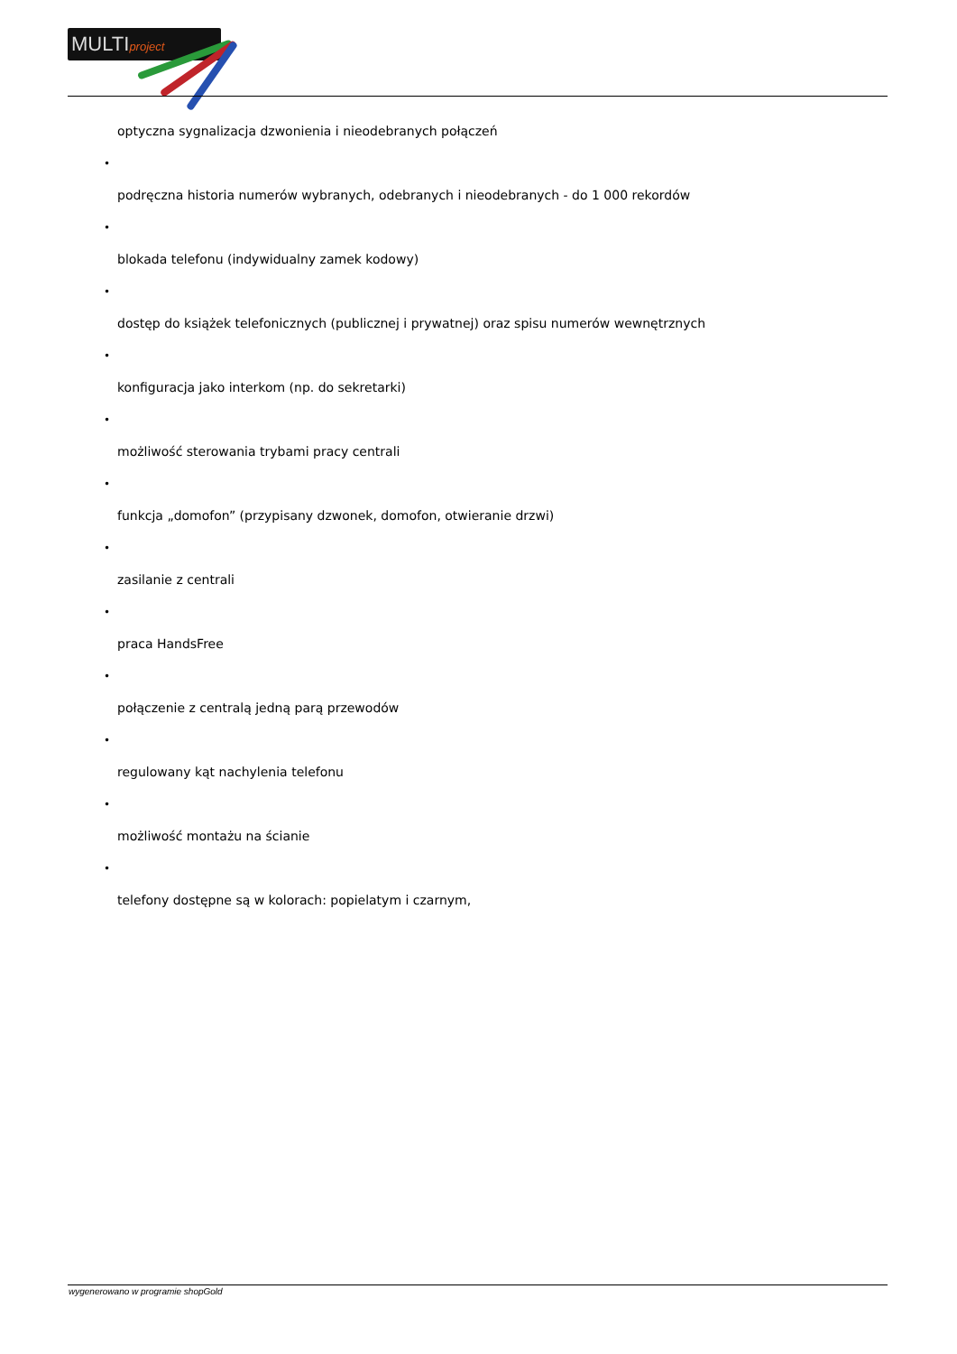MULTIproject
optyczna sygnalizacja dzwonienia i nieodebranych połączeń
•
podręczna historia numerów wybranych, odebranych i nieodebranych - do 1 000 rekordów
•
blokada telefonu (indywidualny zamek kodowy)
•
dostęp do książek telefonicznych (publicznej i prywatnej) oraz spisu numerów wewnętrznych
•
konfiguracja jako interkom (np. do sekretarki)
•
możliwość sterowania trybami pracy centrali
•
funkcja „domofon” (przypisany dzwonek, domofon, otwieranie drzwi)
•
zasilanie z centrali
•
praca HandsFree
•
połączenie z centralą jedną parą przewodów
•
regulowany kąt nachylenia telefonu
•
możliwość montażu na ścianie
•
telefony dostępne są w kolorach: popielatym i czarnym,
wygenerowano w programie shopGold